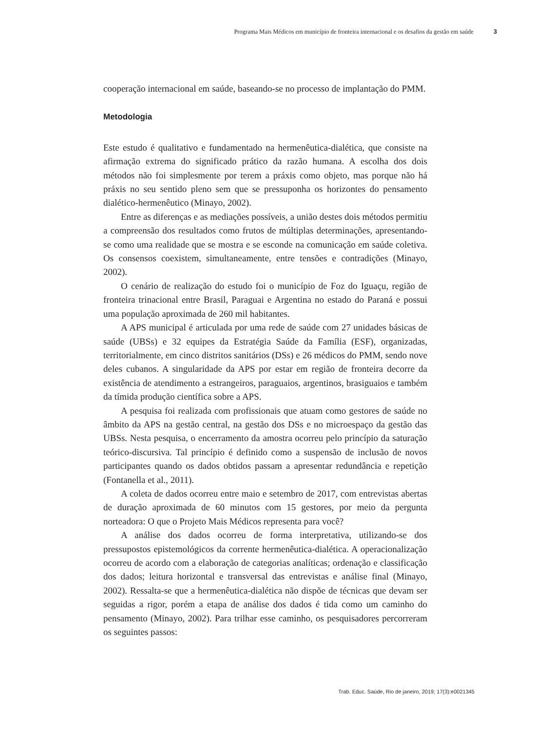Programa Mais Médicos em município de fronteira internacional e os desafios da gestão em saúde 3
cooperação internacional em saúde, baseando-se no processo de implantação do PMM.
Metodologia
Este estudo é qualitativo e fundamentado na hermenêutica-dialética, que consiste na afirmação extrema do significado prático da razão humana. A escolha dos dois métodos não foi simplesmente por terem a práxis como objeto, mas porque não há práxis no seu sentido pleno sem que se pressuponha os horizontes do pensamento dialético-hermenêutico (Minayo, 2002).
Entre as diferenças e as mediações possíveis, a união destes dois métodos permitiu a compreensão dos resultados como frutos de múltiplas determinações, apresentando-se como uma realidade que se mostra e se esconde na comunicação em saúde coletiva. Os consensos coexistem, simultaneamente, entre tensões e contradições (Minayo, 2002).
O cenário de realização do estudo foi o município de Foz do Iguaçu, região de fronteira trinacional entre Brasil, Paraguai e Argentina no estado do Paraná e possui uma população aproximada de 260 mil habitantes.
A APS municipal é articulada por uma rede de saúde com 27 unidades básicas de saúde (UBSs) e 32 equipes da Estratégia Saúde da Família (ESF), organizadas, territorialmente, em cinco distritos sanitários (DSs) e 26 médicos do PMM, sendo nove deles cubanos. A singularidade da APS por estar em região de fronteira decorre da existência de atendimento a estrangeiros, paraguaios, argentinos, brasiguaios e também da tímida produção científica sobre a APS.
A pesquisa foi realizada com profissionais que atuam como gestores de saúde no âmbito da APS na gestão central, na gestão dos DSs e no microespaço da gestão das UBSs. Nesta pesquisa, o encerramento da amostra ocorreu pelo princípio da saturação teórico-discursiva. Tal princípio é definido como a suspensão de inclusão de novos participantes quando os dados obtidos passam a apresentar redundância e repetição (Fontanella et al., 2011).
A coleta de dados ocorreu entre maio e setembro de 2017, com entrevistas abertas de duração aproximada de 60 minutos com 15 gestores, por meio da pergunta norteadora: O que o Projeto Mais Médicos representa para você?
A análise dos dados ocorreu de forma interpretativa, utilizando-se dos pressupostos epistemológicos da corrente hermenêutica-dialética. A operacionalização ocorreu de acordo com a elaboração de categorias analíticas; ordenação e classificação dos dados; leitura horizontal e transversal das entrevistas e análise final (Minayo, 2002). Ressalta-se que a hermenêutica-dialética não dispõe de técnicas que devam ser seguidas a rigor, porém a etapa de análise dos dados é tida como um caminho do pensamento (Minayo, 2002). Para trilhar esse caminho, os pesquisadores percorreram os seguintes passos:
Trab. Educ. Saúde, Rio de janeiro, 2019; 17(3):e0021345